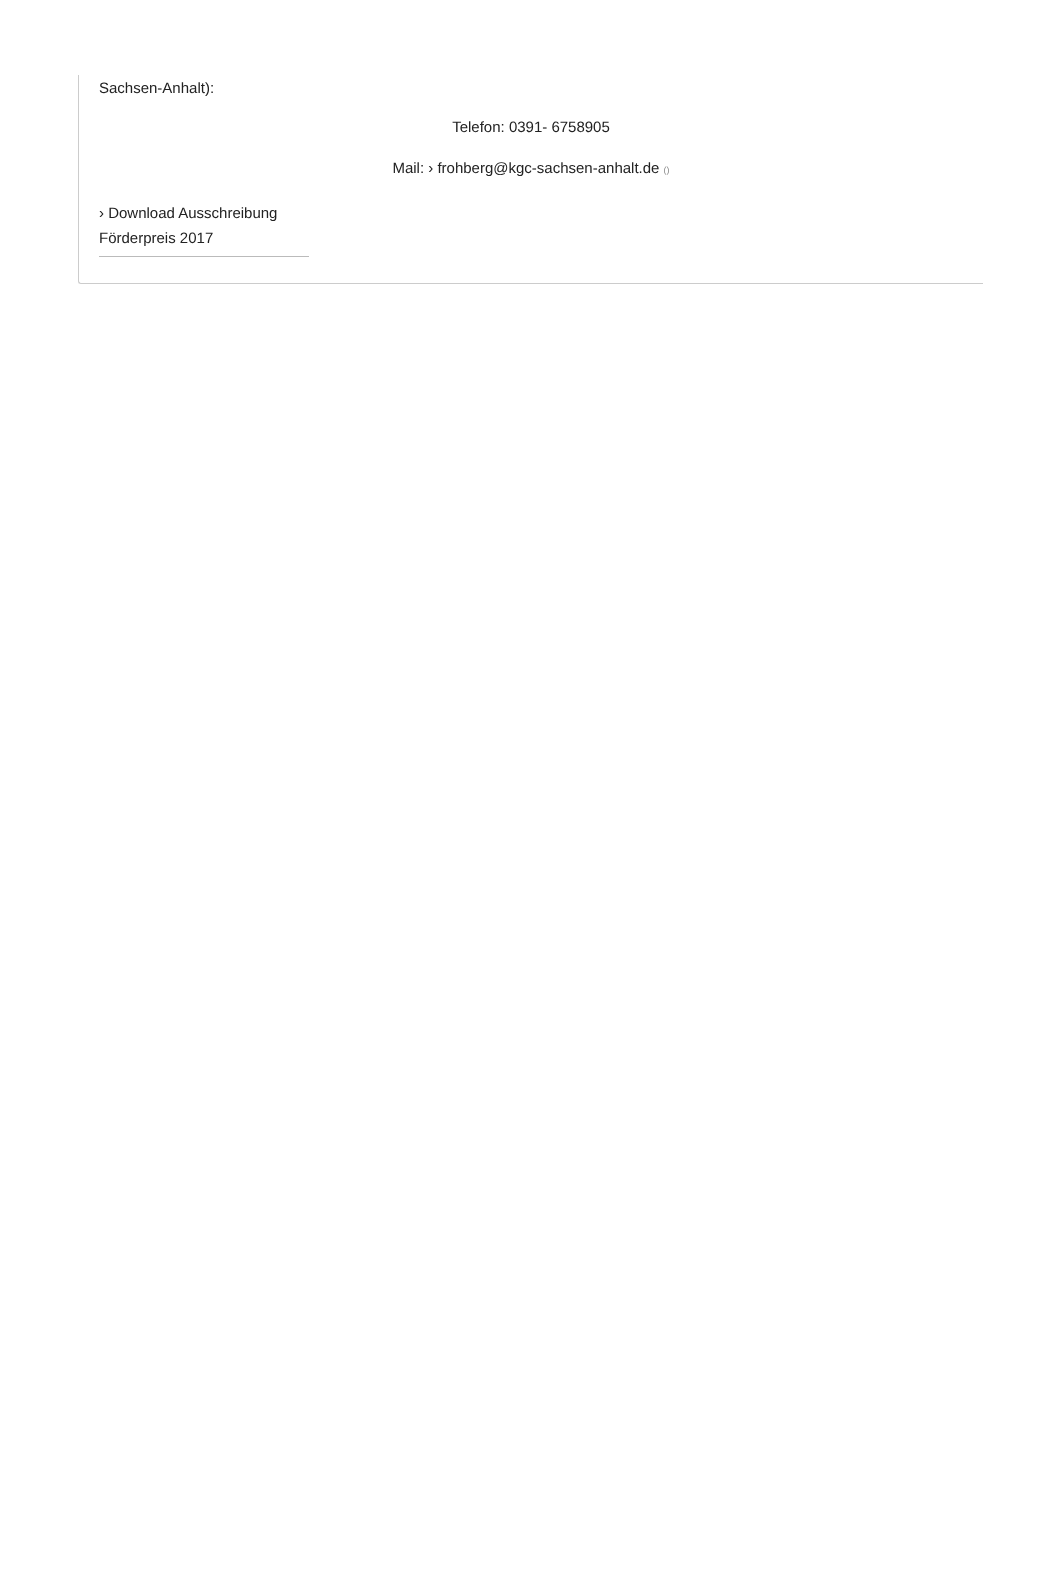Sachsen-Anhalt):
Telefon: 0391- 6758905
Mail: › frohberg@kgc-sachsen-anhalt.de ()
› Download Ausschreibung
Förderpreis 2017